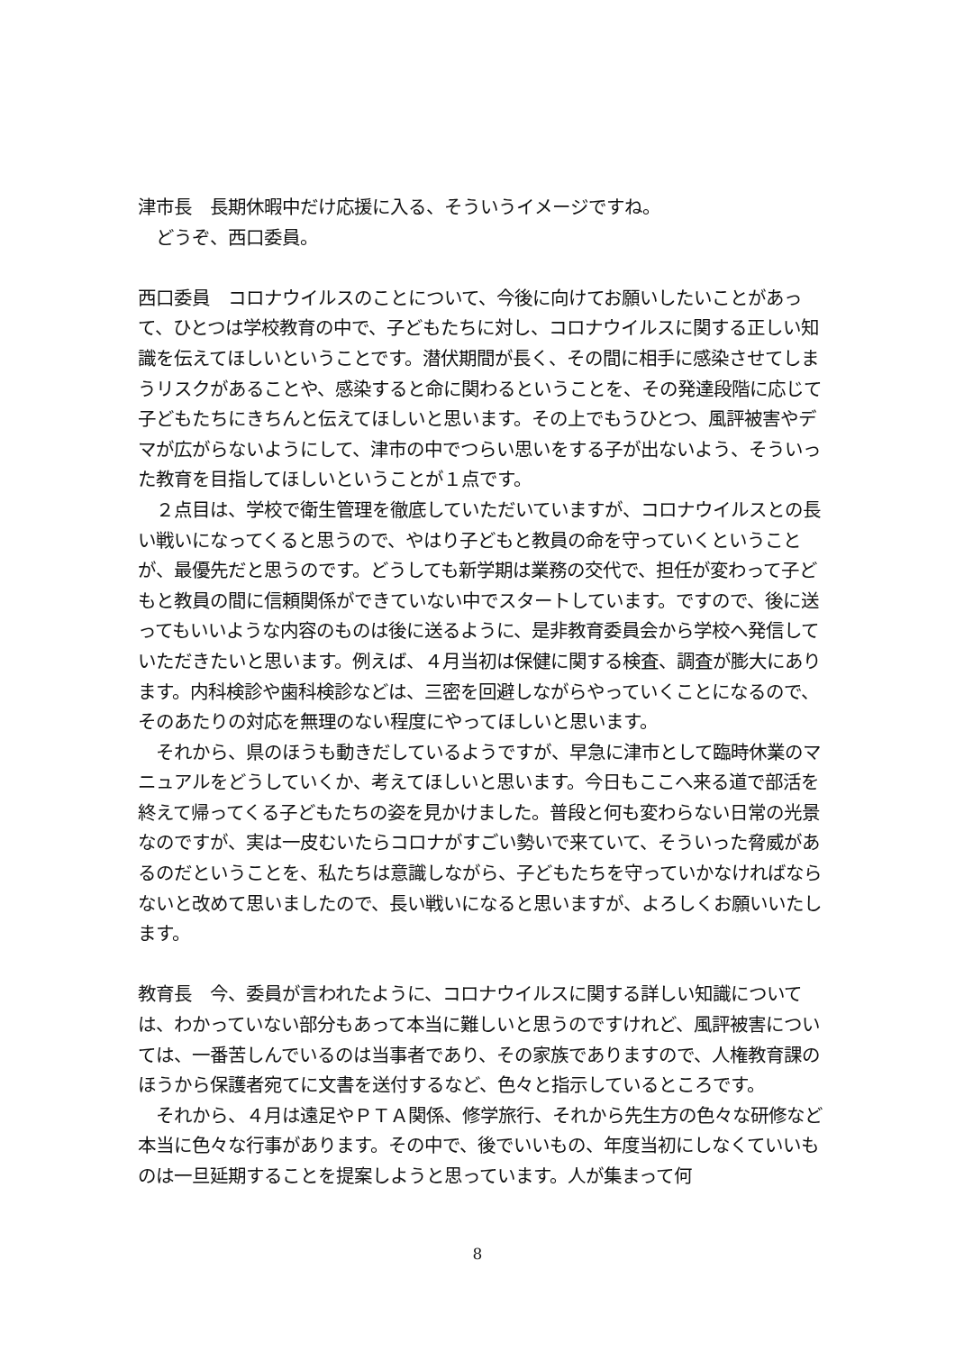津市長　長期休暇中だけ応援に入る、そういうイメージですね。
　どうぞ、西口委員。
西口委員　コロナウイルスのことについて、今後に向けてお願いしたいことがあって、ひとつは学校教育の中で、子どもたちに対し、コロナウイルスに関する正しい知識を伝えてほしいということです。潜伏期間が長く、その間に相手に感染させてしまうリスクがあることや、感染すると命に関わるということを、その発達段階に応じて子どもたちにきちんと伝えてほしいと思います。その上でもうひとつ、風評被害やデマが広がらないようにして、津市の中でつらい思いをする子が出ないよう、そういった教育を目指してほしいということが１点です。
　２点目は、学校で衛生管理を徹底していただいていますが、コロナウイルスとの長い戦いになってくると思うので、やはり子どもと教員の命を守っていくということが、最優先だと思うのです。どうしても新学期は業務の交代で、担任が変わって子どもと教員の間に信頼関係ができていない中でスタートしています。ですので、後に送ってもいいような内容のものは後に送るように、是非教育委員会から学校へ発信していただきたいと思います。例えば、４月当初は保健に関する検査、調査が膨大にあります。内科検診や歯科検診などは、三密を回避しながらやっていくことになるので、そのあたりの対応を無理のない程度にやってほしいと思います。
　それから、県のほうも動きだしているようですが、早急に津市として臨時休業のマニュアルをどうしていくか、考えてほしいと思います。今日もここへ来る道で部活を終えて帰ってくる子どもたちの姿を見かけました。普段と何も変わらない日常の光景なのですが、実は一皮むいたらコロナがすごい勢いで来ていて、そういった脅威があるのだということを、私たちは意識しながら、子どもたちを守っていかなければならないと改めて思いましたので、長い戦いになると思いますが、よろしくお願いいたします。
教育長　今、委員が言われたように、コロナウイルスに関する詳しい知識については、わかっていない部分もあって本当に難しいと思うのですけれど、風評被害については、一番苦しんでいるのは当事者であり、その家族でありますので、人権教育課のほうから保護者宛てに文書を送付するなど、色々と指示しているところです。
　それから、４月は遠足やＰＴＡ関係、修学旅行、それから先生方の色々な研修など本当に色々な行事があります。その中で、後でいいもの、年度当初にしなくていいものは一旦延期することを提案しようと思っています。人が集まって何
8